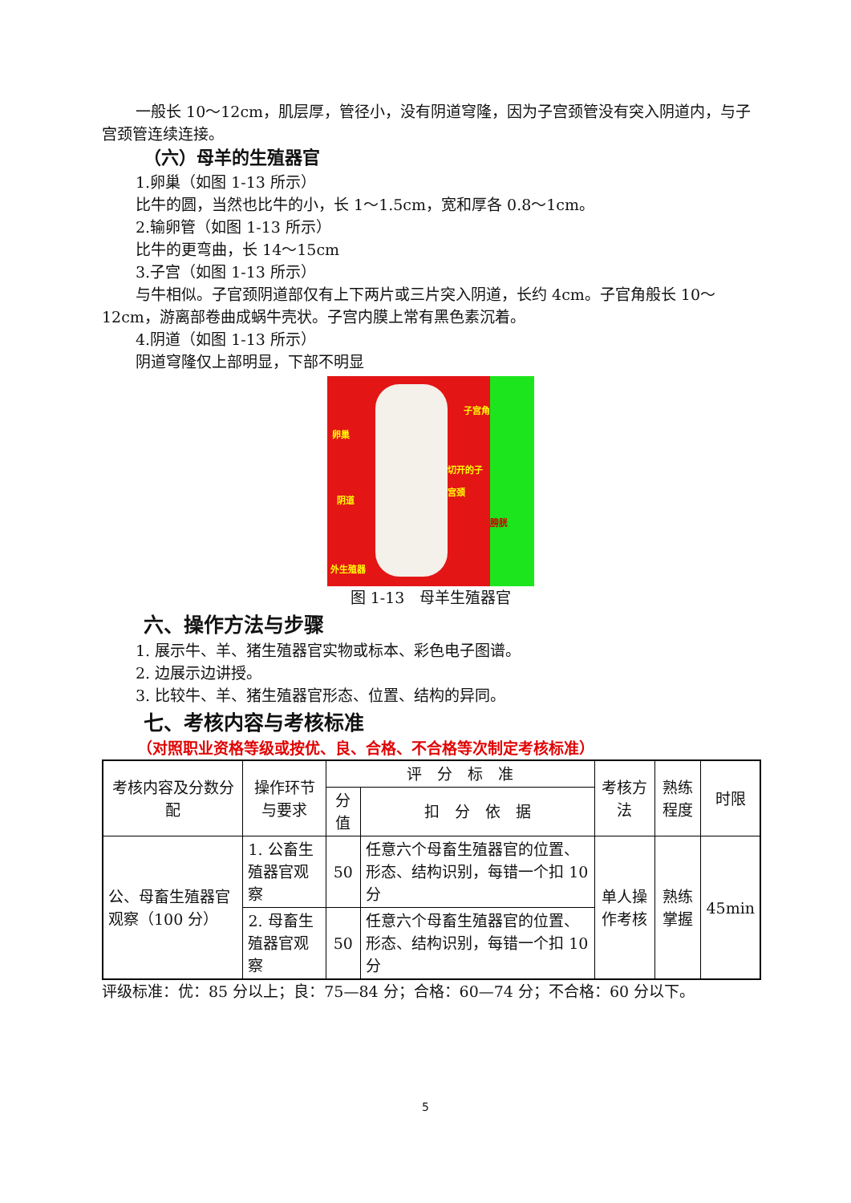一般长 10～12cm，肌层厚，管径小，没有阴道穹隆，因为子宫颈管没有突入阴道内，与子宫颈管连续连接。
（六）母羊的生殖器官
1.卵巢（如图 1-13 所示）
比牛的圆，当然也比牛的小，长 1～1.5cm，宽和厚各 0.8～1cm。
2.输卵管（如图 1-13 所示）
比牛的更弯曲，长 14～15cm
3.子宫（如图 1-13 所示）
与牛相似。子官颈阴道部仅有上下两片或三片突入阴道，长约 4cm。子官角般长 10～12cm，游离部卷曲成蜗牛壳状。子宫内膜上常有黑色素沉着。
4.阴道（如图 1-13 所示）
阴道穹隆仅上部明显，下部不明显
卵巢
子宫角
切开的子宫颈
阴道
外生殖器
膀胱
图 1-13　母羊生殖器官
六、操作方法与步骤
1. 展示牛、羊、猪生殖器官实物或标本、彩色电子图谱。
2. 边展示边讲授。
3. 比较牛、羊、猪生殖器官形态、位置、结构的异同。
七、考核内容与考核标准
（对照职业资格等级或按优、良、合格、不合格等次制定考核标准）
| 考核内容及分数分配 | 操作环节与要求 | 评 分 标 准 | | 考核方法 | 熟练程度 | 时限 |
| | | 分值 | 扣 分 依 据 | | | |
| 公、母畜生殖器官观察（100 分） | 1. 公畜生殖器官观察 | 50 | 任意六个母畜生殖器官的位置、形态、结构识别，每错一个扣 10 分 | 单人操作考核 | 熟练掌握 | 45min |
| | 2. 母畜生殖器官观察 | 50 | 任意六个母畜生殖器官的位置、形态、结构识别，每错一个扣 10 分 | | | |
评级标准：优：85 分以上；良：75—84 分；合格：60—74 分；不合格：60 分以下。
5